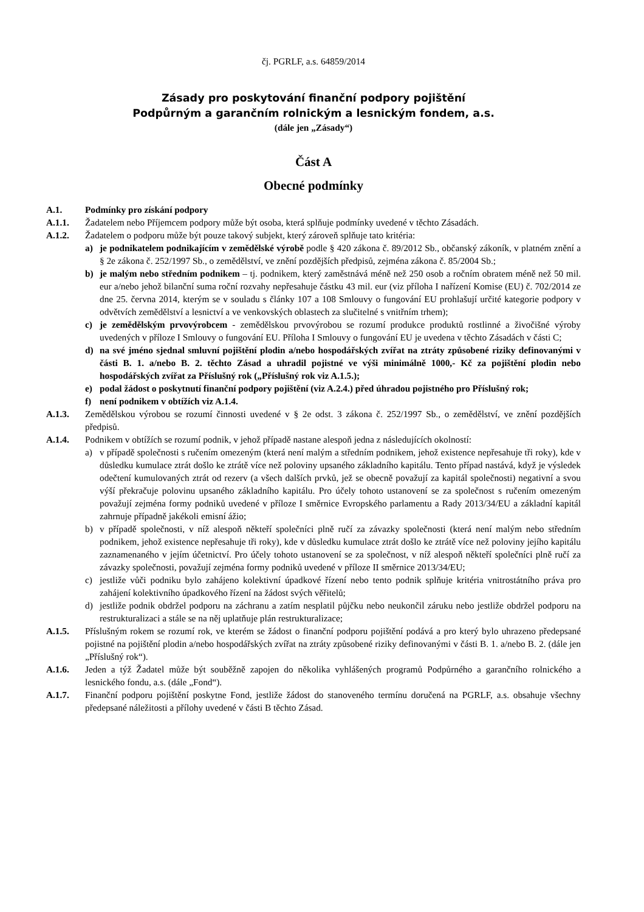čj. PGRLF, a.s. 64859/2014
Zásady pro poskytování finanční podpory pojištění
Podpůrným a garančním rolnickým a lesnickým fondem, a.s.
(dále jen „Zásady“)
Část A
Obecné podmínky
A.1. Podmínky pro získání podpory
A.1.1. Žadatelem nebo Příjemcem podpory může být osoba, která splňuje podmínky uvedené v těchto Zásadách.
A.1.2. Žadatelem o podporu může být pouze takový subjekt, který zároveň splňuje tato kritéria:
a) je podnikatelem podnikajícím v zemědělské výrobě podle § 420 zákona č. 89/2012 Sb., občanský zákoník, v platném znění a § 2e zákona č. 252/1997 Sb., o zemědělství, ve znění pozdějších předpisů, zejména zákona č. 85/2004 Sb.;
b) je malým nebo středním podnikem – tj. podnikem, který zaměstnává méně než 250 osob a ročním obratem méně než 50 mil. eur a/nebo jehož bilanční suma roční rozvahy nepřesahuje částku 43 mil. eur (viz příloha I nařízení Komise (EU) č. 702/2014 ze dne 25. června 2014, kterým se v souladu s články 107 a 108 Smlouvy o fungování EU prohlašují určité kategorie podpory v odvětvích zemědělství a lesnictví a ve venkovských oblastech za slučitelné s vnitřním trhem);
c) je zemědělským prvovýrobcem - zemědělskou prvovýrobou se rozumí produkce produktů rostlinné a živočišné výroby uvedených v příloze I Smlouvy o fungování EU. Příloha I Smlouvy o fungování EU je uvedena v těchto Zásadách v části C;
d) na své jméno sjednal smluvní pojištění plodin a/nebo hospodářských zvířat na ztráty způsobené riziky definovanými v části B. 1. a/nebo B. 2. těchto Zásad a uhradil pojistné ve výši minimálně 1000,- Kč za pojištění plodin nebo hospodářských zvířat za Příslušný rok („Příslušný rok viz A.1.5.);
e) podal žádost o poskytnutí finanční podpory pojištění (viz A.2.4.) před úhradou pojistného pro Příslušný rok;
f) není podnikem v obtížích viz A.1.4.
A.1.3. Zemědělskou výrobou se rozumí činnosti uvedené v § 2e odst. 3 zákona č. 252/1997 Sb., o zemědělství, ve znění pozdějších předpisů.
A.1.4. Podnikem v obtížích se rozumí podnik, v jehož případě nastane alespoň jedna z následujících okolností:
a) v případě společnosti s ručením omezeným (která není malým a středním podnikem, jehož existence nepřesahuje tři roky), kde v důsledku kumulace ztrát došlo ke ztrátě více než poloviny upsaného základního kapitálu. Tento případ nastává, když je výsledek odečtení kumulovaných ztrát od rezerv (a všech dalších prvků, jež se obecně považují za kapitál společnosti) negativní a svou výší překračuje polovinu upsaného základního kapitálu. Pro účely tohoto ustanovení se za společnost s ručením omezeným považují zejména formy podniků uvedené v příloze I směrnice Evropského parlamentu a Rady 2013/34/EU a základní kapitál zahrnuje případně jakékoli emisní ážio;
b) v případě společnosti, v níž alespoň někteří společníci plně ručí za závazky společnosti (která není malým nebo středním podnikem, jehož existence nepřesahuje tři roky), kde v důsledku kumulace ztrát došlo ke ztrátě více než poloviny jejího kapitálu zaznamenaného v jejím účetnictví. Pro účely tohoto ustanovení se za společnost, v níž alespoň někteří společníci plně ručí za závazky společnosti, považují zejména formy podniků uvedené v příloze II směrnice 2013/34/EU;
c) jestliže vůči podniku bylo zahájeno kolektivní úpadkové řízení nebo tento podnik splňuje kritéria vnitrostátního práva pro zahájení kolektivního úpadkového řízení na žádost svých věřitelů;
d) jestliže podnik obdržel podporu na záchranu a zatím nesplatil půjčku nebo neukončil záruku nebo jestliže obdržel podporu na restrukturalizaci a stále se na něj uplatňuje plán restrukturalizace;
A.1.5. Příslušným rokem se rozumí rok, ve kterém se žádost o finanční podporu pojištění podává a pro který bylo uhrazeno předepsané pojistné na pojištění plodin a/nebo hospodářských zvířat na ztráty způsobené riziky definovanými v části B. 1. a/nebo B. 2. (dále jen „Příslušný rok“).
A.1.6. Jeden a týž Žadatel může být souběžně zapojen do několika vyhlášených programů Podpůrného a garančního rolnického a lesnického fondu, a.s. (dále „Fond“).
A.1.7. Finanční podporu pojištění poskytne Fond, jestliže žádost do stanoveného termínu doručená na PGRLF, a.s. obsahuje všechny předepsané náležitosti a přílohy uvedené v části B těchto Zásad.